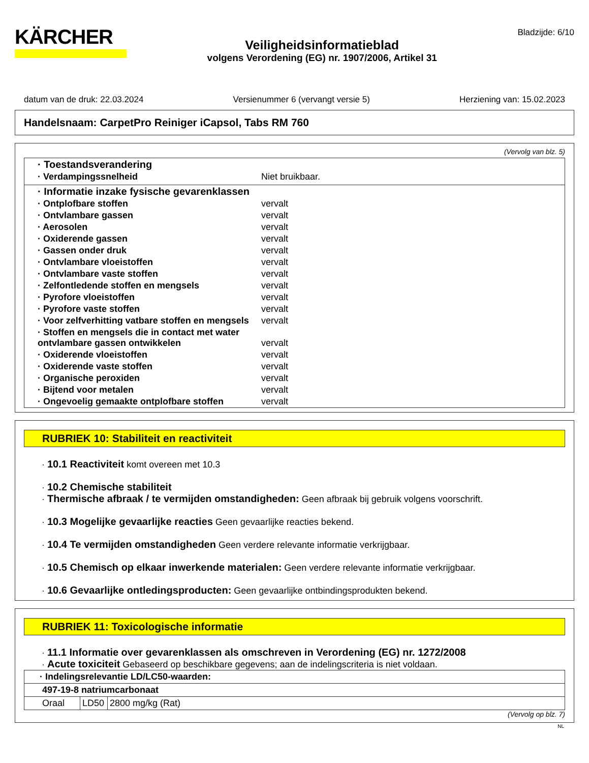KÄRCHER
Veiligheidsinformatieblad
volgens Verordening (EG) nr. 1907/2006, Artikel 31
Bladzijde: 6/10
datum van de druk: 22.03.2024 Versienummer 6 (vervangt versie 5) Herziening van: 15.02.2023
Handelsnaam: CarpetPro Reiniger iCapsol, Tabs RM 760
(Vervolg van blz. 5)
| · Toestandsverandering | |
| · Verdampingssnelheid | Niet bruikbaar. |
| · Informatie inzake fysische gevarenklassen | |
| · Ontplofbare stoffen | vervalt |
| · Ontvlambare gassen | vervalt |
| · Aerosolen | vervalt |
| · Oxiderende gassen | vervalt |
| · Gassen onder druk | vervalt |
| · Ontvlambare vloeistoffen | vervalt |
| · Ontvlambare vaste stoffen | vervalt |
| · Zelfontledende stoffen en mengsels | vervalt |
| · Pyrofore vloeistoffen | vervalt |
| · Pyrofore vaste stoffen | vervalt |
| · Voor zelfverhitting vatbare stoffen en mengsels | vervalt |
| · Stoffen en mengsels die in contact met water ontvlambare gassen ontwikkelen | vervalt |
| · Oxiderende vloeistoffen | vervalt |
| · Oxiderende vaste stoffen | vervalt |
| · Organische peroxiden | vervalt |
| · Bijtend voor metalen | vervalt |
| · Ongevoelig gemaakte ontplofbare stoffen | vervalt |
RUBRIEK 10: Stabiliteit en reactiviteit
· 10.1 Reactiviteit komt overeen met 10.3
· 10.2 Chemische stabiliteit
· Thermische afbraak / te vermijden omstandigheden: Geen afbraak bij gebruik volgens voorschrift.
· 10.3 Mogelijke gevaarlijke reacties Geen gevaarlijke reacties bekend.
· 10.4 Te vermijden omstandigheden Geen verdere relevante informatie verkrijgbaar.
· 10.5 Chemisch op elkaar inwerkende materialen: Geen verdere relevante informatie verkrijgbaar.
· 10.6 Gevaarlijke ontledingsproducten: Geen gevaarlijke ontbindingsprodukten bekend.
RUBRIEK 11: Toxicologische informatie
· 11.1 Informatie over gevarenklassen als omschreven in Verordening (EG) nr. 1272/2008
· Acute toxiciteit Gebaseerd op beschikbare gegevens; aan de indelingscriteria is niet voldaan.
| · Indelingsrelevantie LD/LC50-waarden: | | |
| 497-19-8 natriumcarbonaat | | |
| Oraal | LD50 | 2800 mg/kg (Rat) |
(Vervolg op blz. 7)
NL